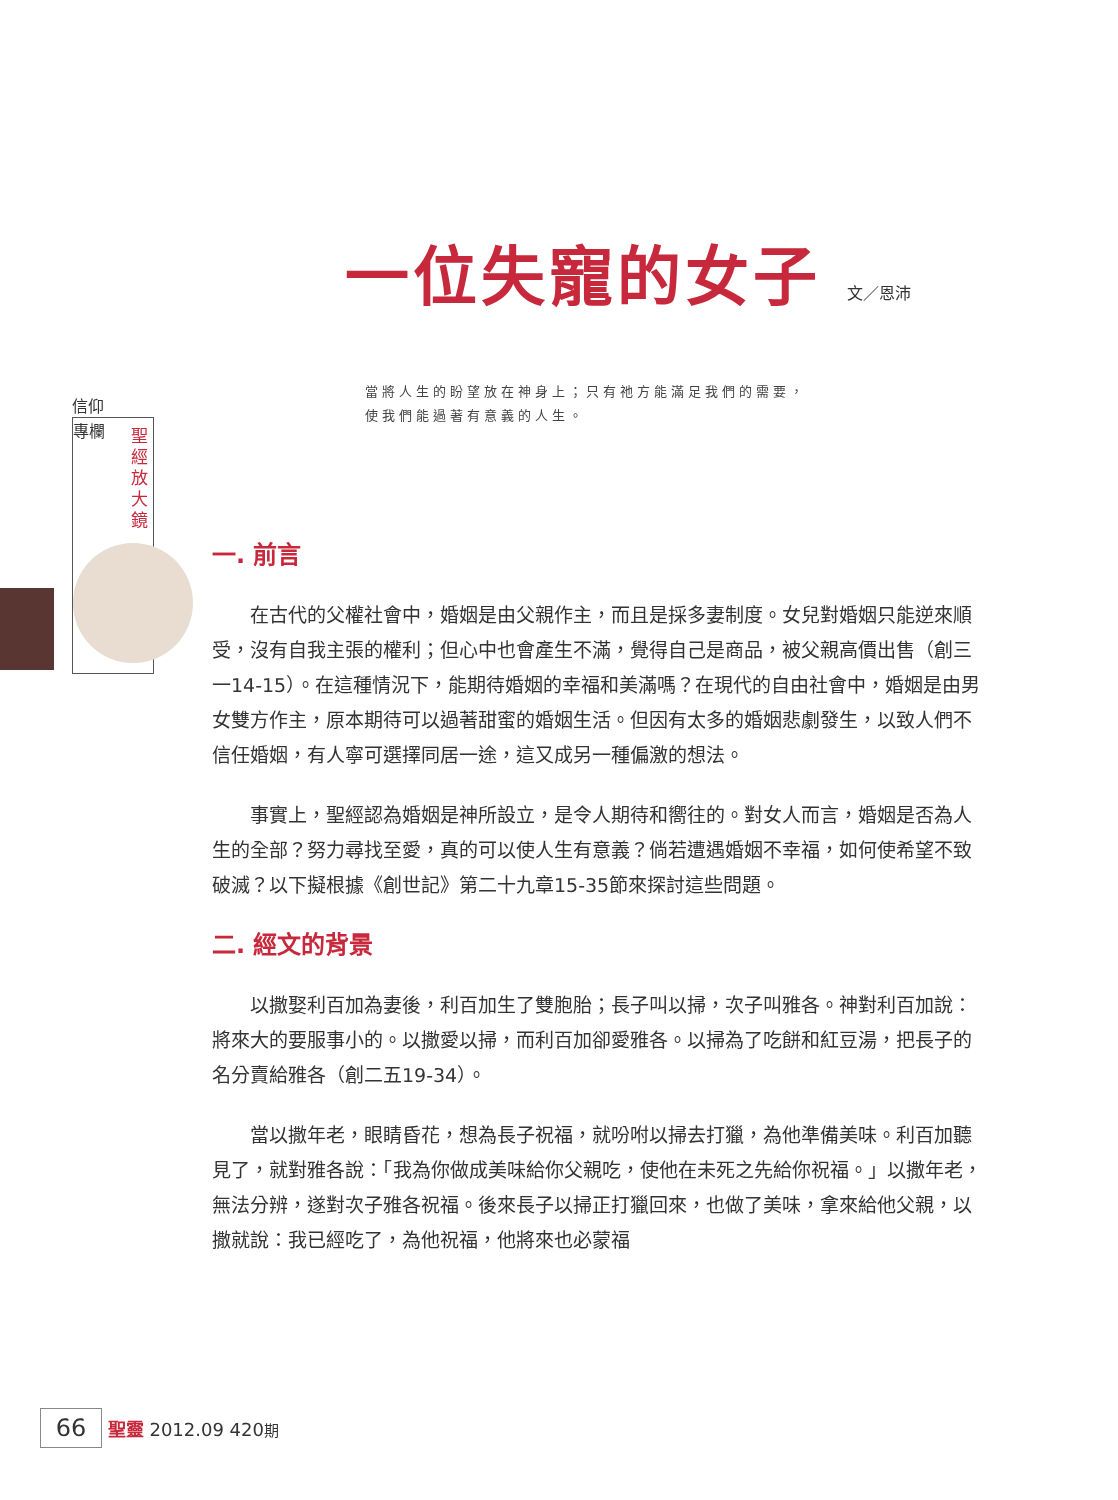一位失寵的女子 文／恩沛
信仰
專欄
聖經放大鏡
當將人生的盼望放在神身上；只有祂方能滿足我們的需要，
使我們能過著有意義的人生。
一. 前言
在古代的父權社會中，婚姻是由父親作主，而且是採多妻制度。女兒對婚姻只能逆來順受，沒有自我主張的權利；但心中也會產生不滿，覺得自己是商品，被父親高價出售（創三一14-15）。在這種情況下，能期待婚姻的幸福和美滿嗎？在現代的自由社會中，婚姻是由男女雙方作主，原本期待可以過著甜蜜的婚姻生活。但因有太多的婚姻悲劇發生，以致人們不信任婚姻，有人寧可選擇同居一途，這又成另一種偏激的想法。
事實上，聖經認為婚姻是神所設立，是令人期待和嚮往的。對女人而言，婚姻是否為人生的全部？努力尋找至愛，真的可以使人生有意義？倘若遭遇婚姻不幸福，如何使希望不致破滅？以下擬根據《創世記》第二十九章15-35節來探討這些問題。
二. 經文的背景
以撒娶利百加為妻後，利百加生了雙胞胎；長子叫以掃，次子叫雅各。神對利百加說：將來大的要服事小的。以撒愛以掃，而利百加卻愛雅各。以掃為了吃餅和紅豆湯，把長子的名分賣給雅各（創二五19-34）。
當以撒年老，眼睛昏花，想為長子祝福，就吩咐以掃去打獵，為他準備美味。利百加聽見了，就對雅各說：「我為你做成美味給你父親吃，使他在未死之先給你祝福。」以撒年老，無法分辨，遂對次子雅各祝福。後來長子以掃正打獵回來，也做了美味，拿來給他父親，以撒就說：我已經吃了，為他祝福，他將來也必蒙福
66 聖靈 2012.09 420期